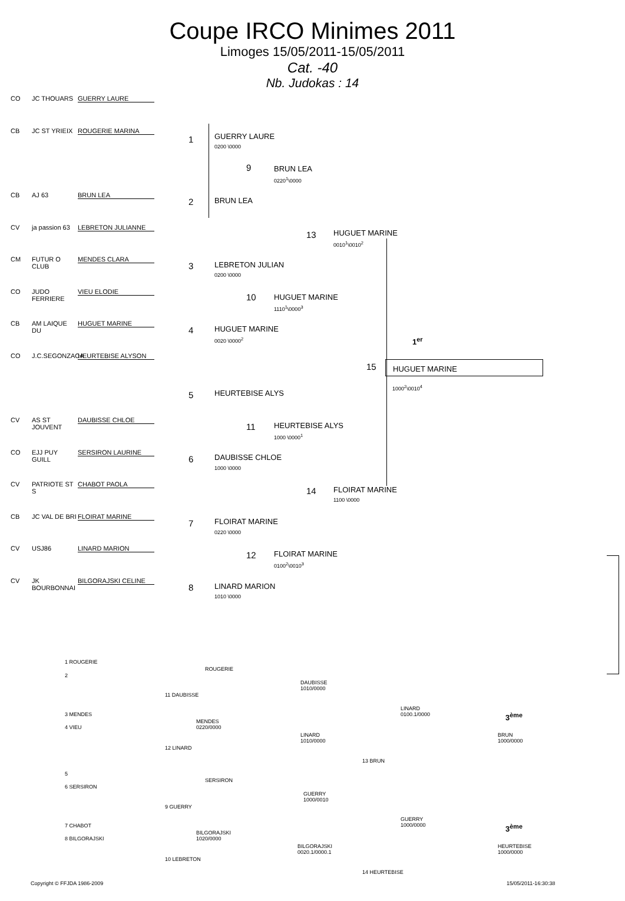Coupe IRCO Minimes 2011
Limoges 15/05/2011-15/05/2011
Cat. -40
Nb. Judokas : 14
CO JC THOUARS GUERRY LAURE
CB JC ST YRIEIX ROUGERIE MARINA
CB AJ 63 BRUN LEA
CV ja passion 63 LEBRETON JULIANNE
CM FUTUR O CLUB MENDES CLARA
CO JUDO FERRIERE VIEU ELODIE
CB AM LAIQUE DU HUGUET MARINE
CO J.C.SEGONZACA HEURTEBISE ALYSON
CV AS ST JOUVENT DAUBISSE CHLOE
CO EJJ PUY GUILL SERSIRON LAURINE
CV PATRIOTE ST S CHABOT PAOLA
CB JC VAL DE BRI FLOIRAT MARINE
CV USJ86 LINARD MARION
CV JK BOURBONNAI BILGORAJSKI CELINE
1 GUERRY LAURE
0200 \0000
2 BRUN LEA
9 BRUN LEA
0220<sup>1</sup>\0000
3 LEBRETON JULIAN
0200 \0000
4 HUGUET MARINE
0020 \0000<sup>2</sup>
10 HUGUET MARINE
1110<sup>1</sup>\0000<sup>3</sup>
13 HUGUET MARINE
0010<sup>1</sup>\0010<sup>2</sup>
1<sup>er</sup>
15 HUGUET MARINE
1000<sup>2</sup>\0010<sup>4</sup>
5 HEURTEBISE ALYS
6 DAUBISSE CHLOE
1000 \0000
11 HEURTEBISE ALYS
1000 \0000<sup>1</sup>
7 FLOIRAT MARINE
0220 \0000
8 LINARD MARION
1010 \0000
12 FLOIRAT MARINE
0100<sup>2</sup>\0010<sup>3</sup>
14 FLOIRAT MARINE
1100 \0000
1 ROUGERIE
2
ROUGERIE
11 DAUBISSE
DAUBISSE
1010/0000
3 MENDES
4 VIEU
MENDES
0220/0000
12 LINARD
LINARD
1010/0000
LINARD
0100.1/0000
3<sup>ème</sup>
BRUN
1000/0000
13 BRUN
5
6 SERSIRON
SERSIRON
9 GUERRY
GUERRY
1000/0010
GUERRY
1000/0000
3<sup>ème</sup>
7 CHABOT
8 BILGORAJSKI
BILGORAJSKI
1020/0000
10 LEBRETON
BILGORAJSKI
0020.1/0000.1
HEURTEBISE
1000/0000
14 HEURTEBISE
Copyright © FFJDA 1986-2009 15/05/2011-16:30:38